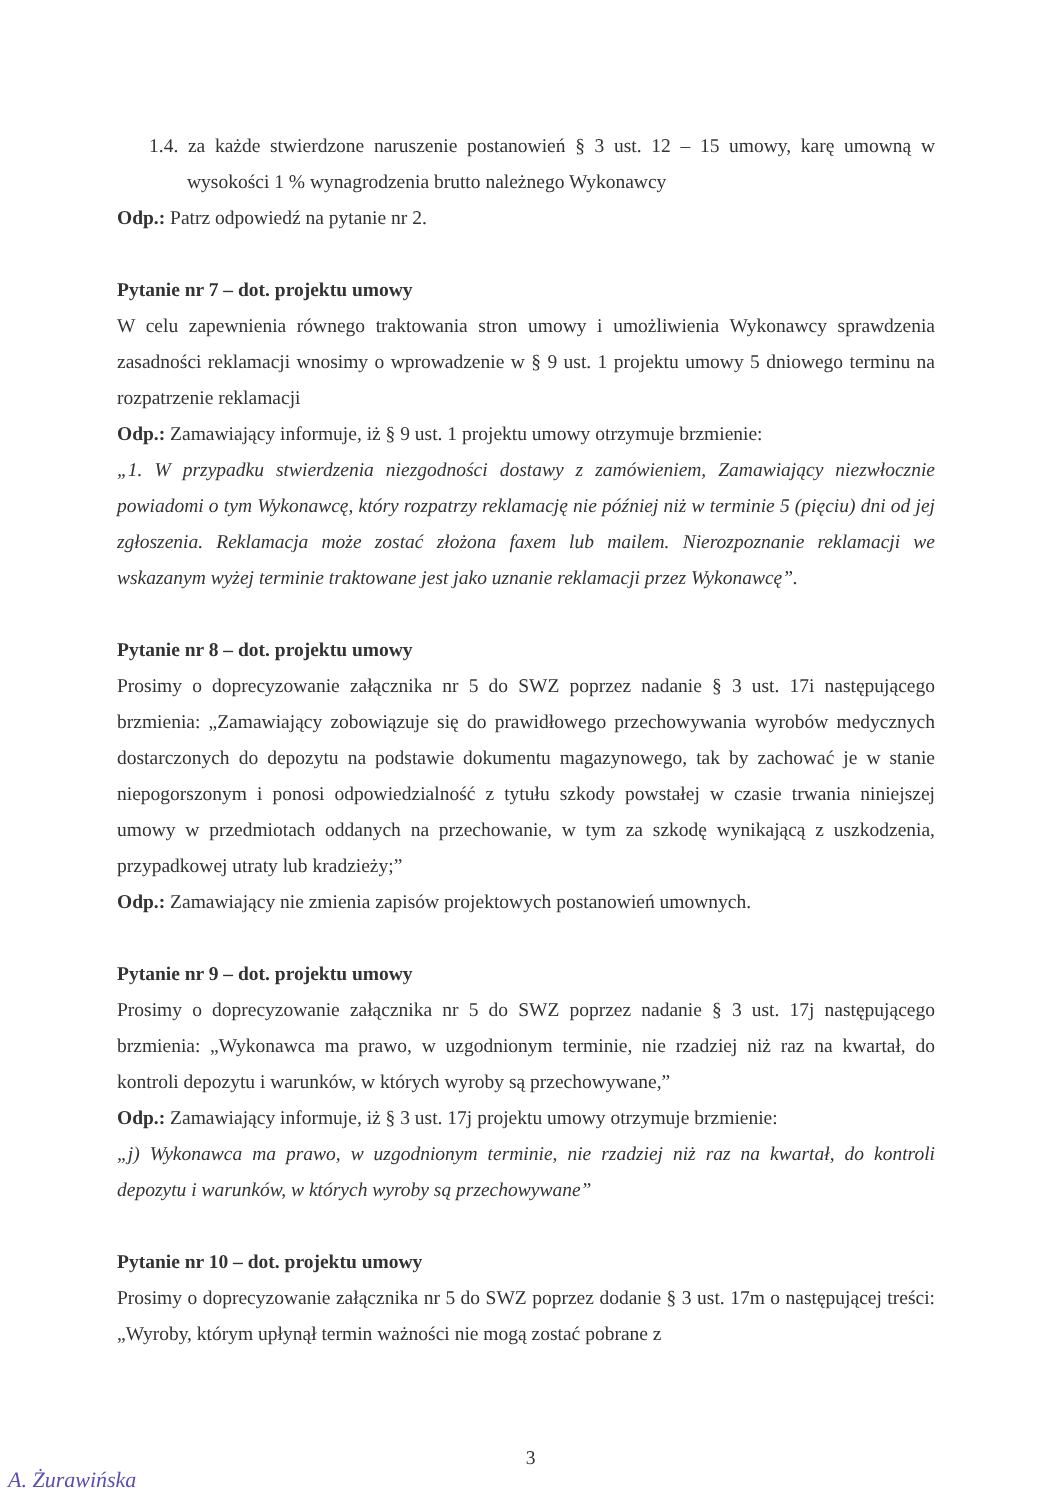1.4. za każde stwierdzone naruszenie postanowień § 3 ust. 12 – 15 umowy, karę umowną w wysokości 1 % wynagrodzenia brutto należnego Wykonawcy
Odp.: Patrz odpowiedź na pytanie nr 2.
Pytanie nr 7 – dot. projektu umowy
W celu zapewnienia równego traktowania stron umowy i umożliwienia Wykonawcy sprawdzenia zasadności reklamacji wnosimy o wprowadzenie w § 9 ust. 1 projektu umowy 5 dniowego terminu na rozpatrzenie reklamacji
Odp.: Zamawiający informuje, iż § 9 ust. 1 projektu umowy otrzymuje brzmienie:
„1. W przypadku stwierdzenia niezgodności dostawy z zamówieniem, Zamawiający niezwłocznie powiadomi o tym Wykonawcę, który rozpatrzy reklamację nie później niż w terminie 5 (pięciu) dni od jej zgłoszenia. Reklamacja może zostać złożona faxem lub mailem. Nierozpoznanie reklamacji we wskazanym wyżej terminie traktowane jest jako uznanie reklamacji przez Wykonawcę”.
Pytanie nr 8 – dot. projektu umowy
Prosimy o doprecyzowanie załącznika nr 5 do SWZ poprzez nadanie § 3 ust. 17i następującego brzmienia: „Zamawiający zobowiązuje się do prawidłowego przechowywania wyrobów medycznych dostarczonych do depozytu na podstawie dokumentu magazynowego, tak by zachować je w stanie niepogorszonym i ponosi odpowiedzialność z tytułu szkody powstałej w czasie trwania niniejszej umowy w przedmiotach oddanych na przechowanie, w tym za szkodę wynikającą z uszkodzenia, przypadkowej utraty lub kradzieży;”
Odp.: Zamawiający nie zmienia zapisów projektowych postanowień umownych.
Pytanie nr 9 – dot. projektu umowy
Prosimy o doprecyzowanie załącznika nr 5 do SWZ poprzez nadanie § 3 ust. 17j następującego brzmienia: „Wykonawca ma prawo, w uzgodnionym terminie, nie rzadziej niż raz na kwartał, do kontroli depozytu i warunków, w których wyroby są przechowywane,”
Odp.: Zamawiający informuje, iż § 3 ust. 17j projektu umowy otrzymuje brzmienie:
„j) Wykonawca ma prawo, w uzgodnionym terminie, nie rzadziej niż raz na kwartał, do kontroli depozytu i warunków, w których wyroby są przechowywane”
Pytanie nr 10 – dot. projektu umowy
Prosimy o doprecyzowanie załącznika nr 5 do SWZ poprzez dodanie § 3 ust. 17m o następującej treści: „Wyroby, którym upłynął termin ważności nie mogą zostać pobrane z
3
A. Żurawińska